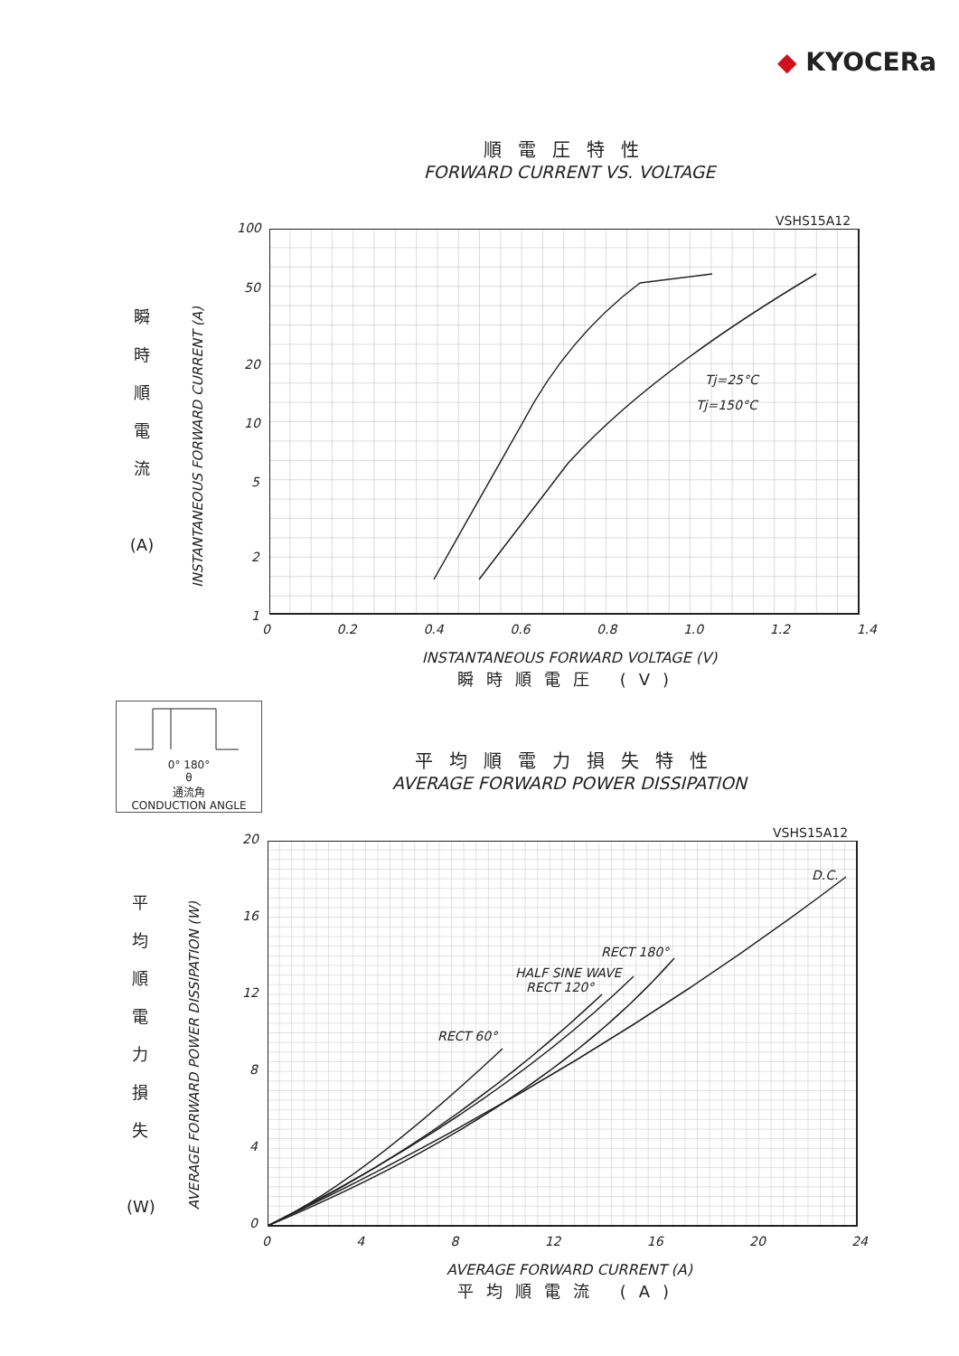◆ KYOCERa
順電圧特性
FORWARD CURRENT VS. VOLTAGE
VSHS15A12
Tj=25°C
Tj=150°C
瞬
時
順
電
流
(A)
INSTANTANEOUS FORWARD CURRENT (A)
100
50
20
10
5
2
1
0 0.2 0.4 0.6 0.8 1.0 1.2 1.4
INSTANTANEOUS FORWARD VOLTAGE (V)
瞬時順電圧 (V)
0° 180°
θ
通流角
CONDUCTION ANGLE
平均順電力損失特性
AVERAGE FORWARD POWER DISSIPATION
VSHS15A12
D.C.
RECT 180°
HALF SINE WAVE
RECT 120°
RECT 60°
平
均
順
電
力
損
失
(W)
AVERAGE FORWARD POWER DISSIPATION (W)
20
16
12
8
4
0
0 4 8 12 16 20 24
AVERAGE FORWARD CURRENT (A)
平均順電流 (A)